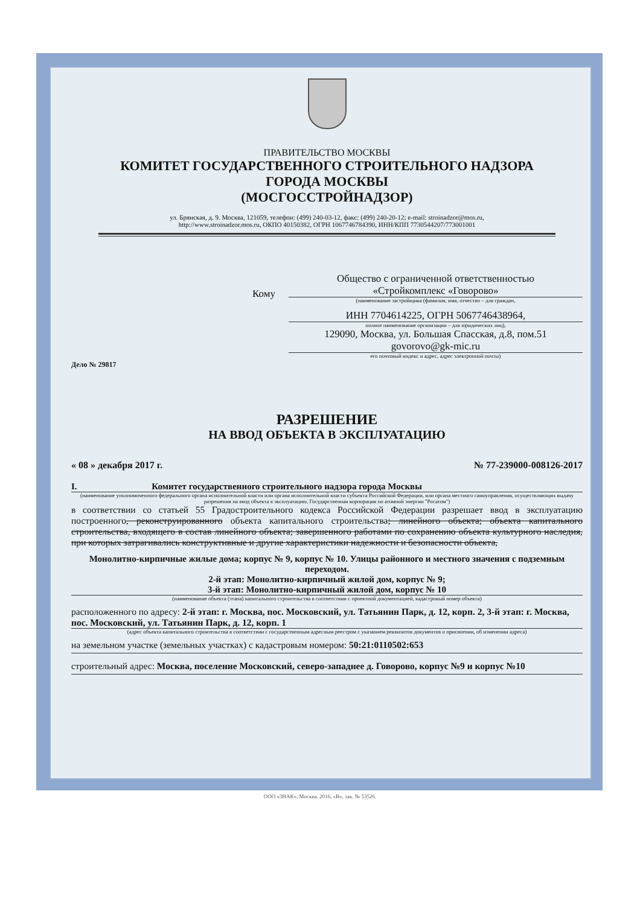ПРАВИТЕЛЬСТВО МОСКВЫ
КОМИТЕТ ГОСУДАРСТВЕННОГО СТРОИТЕЛЬНОГО НАДЗОРА
ГОРОДА МОСКВЫ
(МОСГОССТРОЙНАДЗОР)
ул. Брянская, д. 9. Москва, 121059, телефон: (499) 240-03-12, факс: (499) 240-20-12; e-mail: stroinadzor@mos.ru,
http://www.stroinadzor.mos.ru, ОКПО 40150382, ОГРН 1067746784390, ИНН/КПП 7730544207/773001001
Дело № 29817
Кому
Общество с ограниченной ответственностью
«Стройкомплекс «Говорово»
(наименование застройщика (фамилия, имя, отчество – для граждан,
ИНН 7704614225, ОГРН 5067746438964,
полное наименование организации – для юридических лиц),
129090, Москва, ул. Большая Спасская, д.8, пом.51
govorovo@gk-mic.ru
его почтовый индекс и адрес, адрес электронной почты)
РАЗРЕШЕНИЕ
НА ВВОД ОБЪЕКТА В ЭКСПЛУАТАЦИЮ
« 08 » декабря 2017 г. № 77-239000-008126-2017
I. Комитет государственного строительного надзора города Москвы
(наименование уполномоченного федерального органа исполнительной власти или органа исполнительной власти субъекта Российской Федерации, или органа местного самоуправления, осуществляющих выдачу разрешения на ввод объекта в эксплуатацию, Государственная корпорация по атомной энергии "Росатом")
в соответствии со статьей 55 Градостроительного кодекса Российской Федерации разрешает ввод в эксплуатацию построенного, реконструированного объекта капитального строительства; линейного объекта; объекта капитального строительства, входящего в состав линейного объекта; завершенного работами по сохранению объекта культурного наследия, при которых затрагивались конструктивные и другие характеристики надежности и безопасности объекта,
Монолитно-кирпичные жилые дома; корпус № 9, корпус № 10. Улицы районного и местного значения с подземным переходом.
2-й этап: Монолитно-кирпичный жилой дом, корпус № 9;
3-й этап: Монолитно-кирпичный жилой дом, корпус № 10
(наименование объекта (этапа) капитального строительства в соответствии с проектной документацией, кадастровый номер объекта)
расположенного по адресу: 2-й этап: г. Москва, пос. Московский, ул. Татьянин Парк, д. 12, корп. 2, 3-й этап: г. Москва, пос. Московский, ул. Татьянин Парк, д. 12, корп. 1
(адрес объекта капитального строительства в соответствии с государственным адресным реестром с указанием реквизитов документов о присвоении, об изменении адреса)
на земельном участке (земельных участках) с кадастровым номером: 50:21:0110502:653
строительный адрес: Москва, поселение Московский, северо-западнее д. Говорово, корпус №9 и корпус №10
ООО «ЗНАК», Москва, 2016, «В», зак. № 53526.